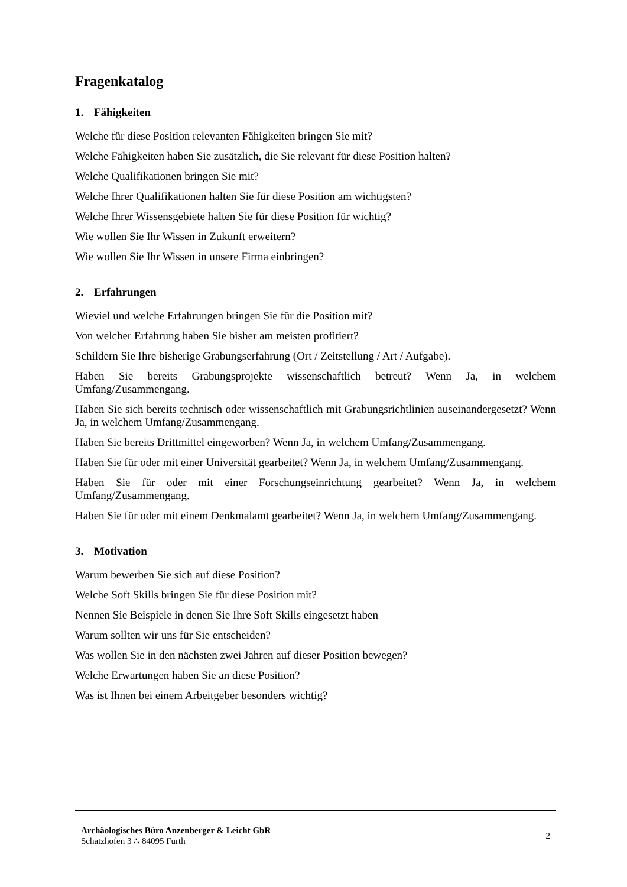Fragenkatalog
1. Fähigkeiten
Welche für diese Position relevanten Fähigkeiten bringen Sie mit?
Welche Fähigkeiten haben Sie zusätzlich, die Sie relevant für diese Position halten?
Welche Qualifikationen bringen Sie mit?
Welche Ihrer Qualifikationen halten Sie für diese Position am wichtigsten?
Welche Ihrer Wissensgebiete halten Sie für diese Position für wichtig?
Wie wollen Sie Ihr Wissen in Zukunft erweitern?
Wie wollen Sie Ihr Wissen in unsere Firma einbringen?
2. Erfahrungen
Wieviel und welche Erfahrungen bringen Sie für die Position mit?
Von welcher Erfahrung haben Sie bisher am meisten profitiert?
Schildern Sie Ihre bisherige Grabungserfahrung (Ort / Zeitstellung / Art / Aufgabe).
Haben Sie bereits Grabungsprojekte wissenschaftlich betreut? Wenn Ja, in welchem Umfang/Zusammengang.
Haben Sie sich bereits technisch oder wissenschaftlich mit Grabungsrichtlinien auseinandergesetzt? Wenn Ja, in welchem Umfang/Zusammengang.
Haben Sie bereits Drittmittel eingeworben? Wenn Ja, in welchem Umfang/Zusammengang.
Haben Sie für oder mit einer Universität gearbeitet? Wenn Ja, in welchem Umfang/Zusammengang.
Haben Sie für oder mit einer Forschungseinrichtung gearbeitet? Wenn Ja, in welchem Umfang/Zusammengang.
Haben Sie für oder mit einem Denkmalamt gearbeitet? Wenn Ja, in welchem Umfang/Zusammengang.
3. Motivation
Warum bewerben Sie sich auf diese Position?
Welche Soft Skills bringen Sie für diese Position mit?
Nennen Sie Beispiele in denen Sie Ihre Soft Skills eingesetzt haben
Warum sollten wir uns für Sie entscheiden?
Was wollen Sie in den nächsten zwei Jahren auf dieser Position bewegen?
Welche Erwartungen haben Sie an diese Position?
Was ist Ihnen bei einem Arbeitgeber besonders wichtig?
Archäologisches Büro Anzenberger & Leicht GbR
Schatzhofen 3 ∴ 84095 Furth
2